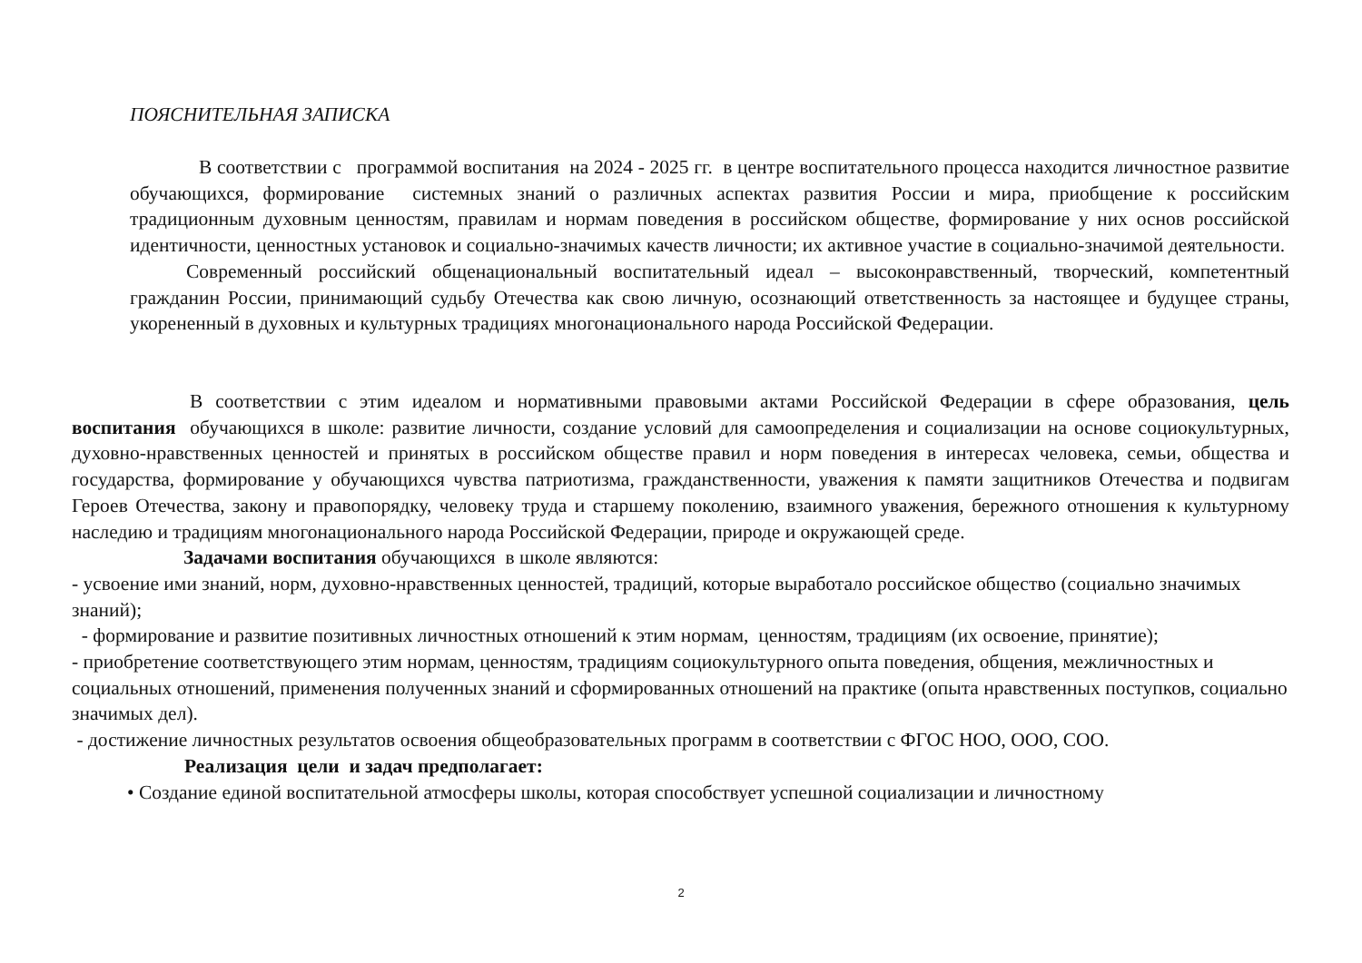ПОЯСНИТЕЛЬНАЯ ЗАПИСКА
В соответствии с программой воспитания на 2024 - 2025 гг. в центре воспитательного процесса находится личностное развитие обучающихся, формирование системных знаний о различных аспектах развития России и мира, приобщение к российским традиционным духовным ценностям, правилам и нормам поведения в российском обществе, формирование у них основ российской идентичности, ценностных установок и социально-значимых качеств личности; их активное участие в социально-значимой деятельности.
Современный российский общенациональный воспитательный идеал – высоконравственный, творческий, компетентный гражданин России, принимающий судьбу Отечества как свою личную, осознающий ответственность за настоящее и будущее страны, укорененный в духовных и культурных традициях многонационального народа Российской Федерации.
В соответствии с этим идеалом и нормативными правовыми актами Российской Федерации в сфере образования, цель воспитания обучающихся в школе: развитие личности, создание условий для самоопределения и социализации на основе социокультурных, духовно-нравственных ценностей и принятых в российском обществе правил и норм поведения в интересах человека, семьи, общества и государства, формирование у обучающихся чувства патриотизма, гражданственности, уважения к памяти защитников Отечества и подвигам Героев Отечества, закону и правопорядку, человеку труда и старшему поколению, взаимного уважения, бережного отношения к культурному наследию и традициям многонационального народа Российской Федерации, природе и окружающей среде.
Задачами воспитания обучающихся в школе являются:
- усвоение ими знаний, норм, духовно-нравственных ценностей, традиций, которые выработало российское общество (социально значимых знаний);
- формирование и развитие позитивных личностных отношений к этим нормам, ценностям, традициям (их освоение, принятие);
- приобретение соответствующего этим нормам, ценностям, традициям социокультурного опыта поведения, общения, межличностных и социальных отношений, применения полученных знаний и сформированных отношений на практике (опыта нравственных поступков, социально значимых дел).
- достижение личностных результатов освоения общеобразовательных программ в соответствии с ФГОС НОО, ООО, СОО.
Реализация цели и задач предполагает:
• Создание единой воспитательной атмосферы школы, которая способствует успешной социализации и личностному
2